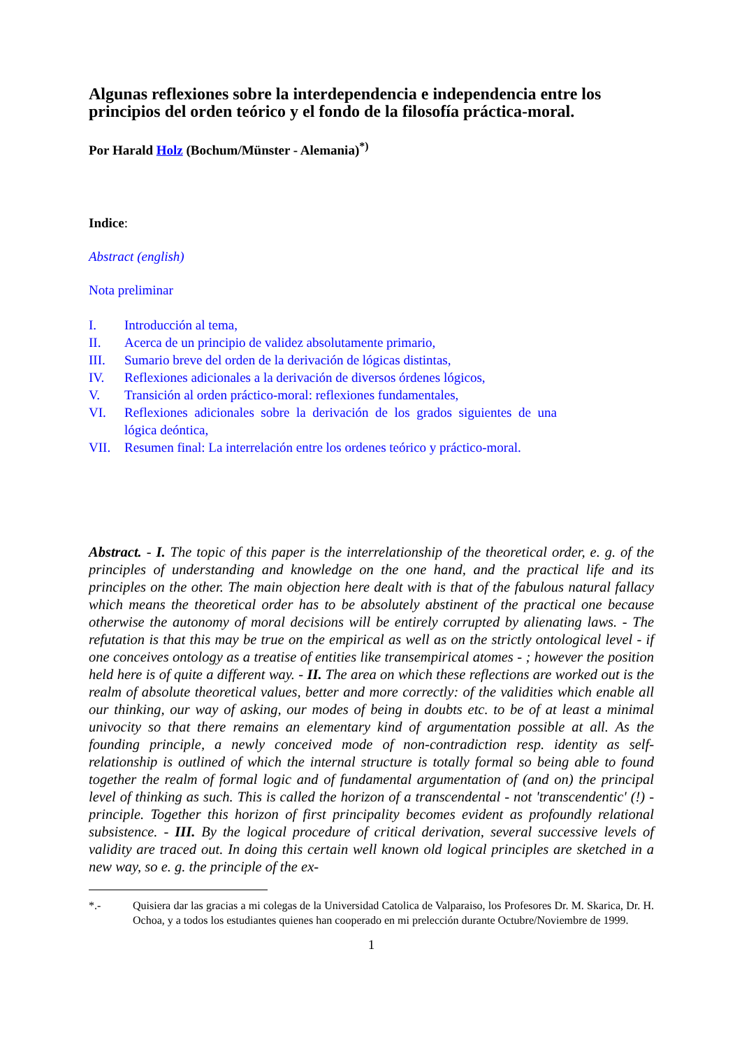Algunas reflexiones sobre la interdependencia e independencia entre los principios del orden teórico y el fondo de la filosofía práctica-moral.
Por Harald Holz (Bochum/Münster - Alemania)<sup>*)</sup>
Indice:
Abstract (english)
Nota preliminar
| I. | Introducción al tema, |
| II. | Acerca de un principio de validez absolutamente primario, |
| III. | Sumario breve del orden de la derivación de lógicas distintas, |
| IV. | Reflexiones adicionales a la derivación de diversos órdenes lógicos, |
| V. | Transición al orden práctico-moral: reflexiones fundamentales, |
| VI. | Reflexiones adicionales sobre la derivación de los grados siguientes de una lógica deóntica, |
| VII. | Resumen final: La interrelación entre los ordenes teórico y práctico-moral. |
Abstract. - I. The topic of this paper is the interrelationship of the theoretical order, e. g. of the principles of understanding and knowledge on the one hand, and the practical life and its principles on the other. The main objection here dealt with is that of the fabulous natural fallacy which means the theoretical order has to be absolutely abstinent of the practical one because otherwise the autonomy of moral decisions will be entirely corrupted by alienating laws. - The refutation is that this may be true on the empirical as well as on the strictly ontological level - if one conceives ontology as a treatise of entities like transempirical atomes - ; however the position held here is of quite a different way. - II. The area on which these reflections are worked out is the realm of absolute theoretical values, better and more correctly: of the validities which enable all our thinking, our way of asking, our modes of being in doubts etc. to be of at least a minimal univocity so that there remains an elementary kind of argumentation possible at all. As the founding principle, a newly conceived mode of non-contradiction resp. identity as self-relationship is outlined of which the internal structure is totally formal so being able to found together the realm of formal logic and of fundamental argumentation of (and on) the principal level of thinking as such. This is called the horizon of a transcendental - not 'transcendentic' (!) - principle. Together this horizon of first principality becomes evident as profoundly relational subsistence. - III. By the logical procedure of critical derivation, several successive levels of validity are traced out. In doing this certain well known old logical principles are sketched in a new way, so e. g. the principle of the ex-
*.- Quisiera dar las gracias a mi colegas de la Universidad Catolica de Valparaiso, los Profesores Dr. M. Skarica, Dr. H. Ochoa, y a todos los estudiantes quienes han cooperado en mi prelección durante Octubre/Noviembre de 1999.
1